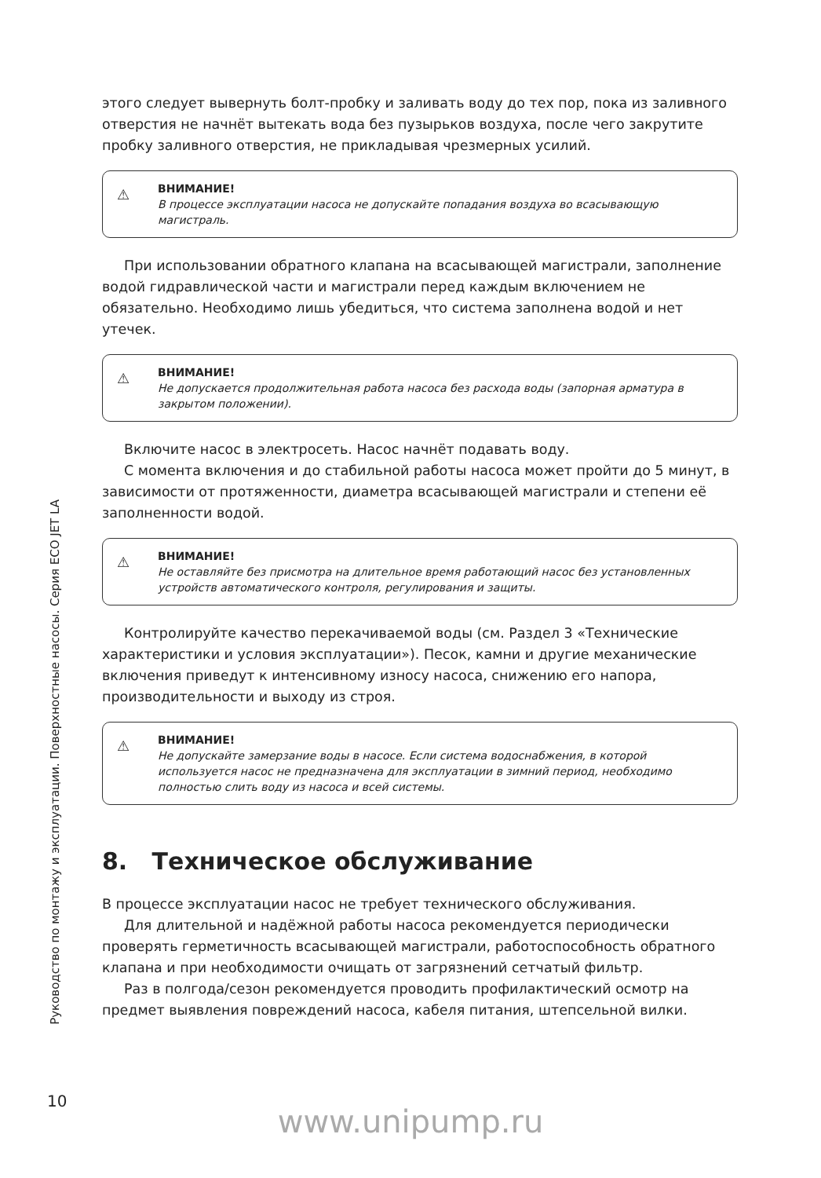этого следует вывернуть болт-пробку и заливать воду до тех пор, пока из заливного отверстия не начнёт вытекать вода без пузырьков воздуха, после чего закрутите пробку заливного отверстия, не прикладывая чрезмерных усилий.
⚠ ВНИМАНИЕ!
В процессе эксплуатации насоса не допускайте попадания воздуха во всасывающую магистраль.
При использовании обратного клапана на всасывающей магистрали, заполнение водой гидравлической части и магистрали перед каждым включением не обязательно. Необходимо лишь убедиться, что система заполнена водой и нет утечек.
⚠ ВНИМАНИЕ!
Не допускается продолжительная работа насоса без расхода воды (запорная арматура в закрытом положении).
Включите насос в электросеть. Насос начнёт подавать воду.
С момента включения и до стабильной работы насоса может пройти до 5 минут, в зависимости от протяженности, диаметра всасывающей магистрали и степени её заполненности водой.
⚠ ВНИМАНИЕ!
Не оставляйте без присмотра на длительное время работающий насос без установленных устройств автоматического контроля, регулирования и защиты.
Контролируйте качество перекачиваемой воды (см. Раздел 3 «Технические характеристики и условия эксплуатации»). Песок, камни и другие механические включения приведут к интенсивному износу насоса, снижению его напора, производительности и выходу из строя.
⚠ ВНИМАНИЕ!
Не допускайте замерзание воды в насосе. Если система водоснабжения, в которой используется насос не предназначена для эксплуатации в зимний период, необходимо полностью слить воду из насоса и всей системы.
8. Техническое обслуживание
В процессе эксплуатации насос не требует технического обслуживания.
Для длительной и надёжной работы насоса рекомендуется периодически проверять герметичность всасывающей магистрали, работоспособность обратного клапана и при необходимости очищать от загрязнений сетчатый фильтр.
Раз в полгода/сезон рекомендуется проводить профилактический осмотр на предмет выявления повреждений насоса, кабеля питания, штепсельной вилки.
Руководство по монтажу и эксплуатации. Поверхностные насосы. Серия ECO JET LA
10
www.unipump.ru